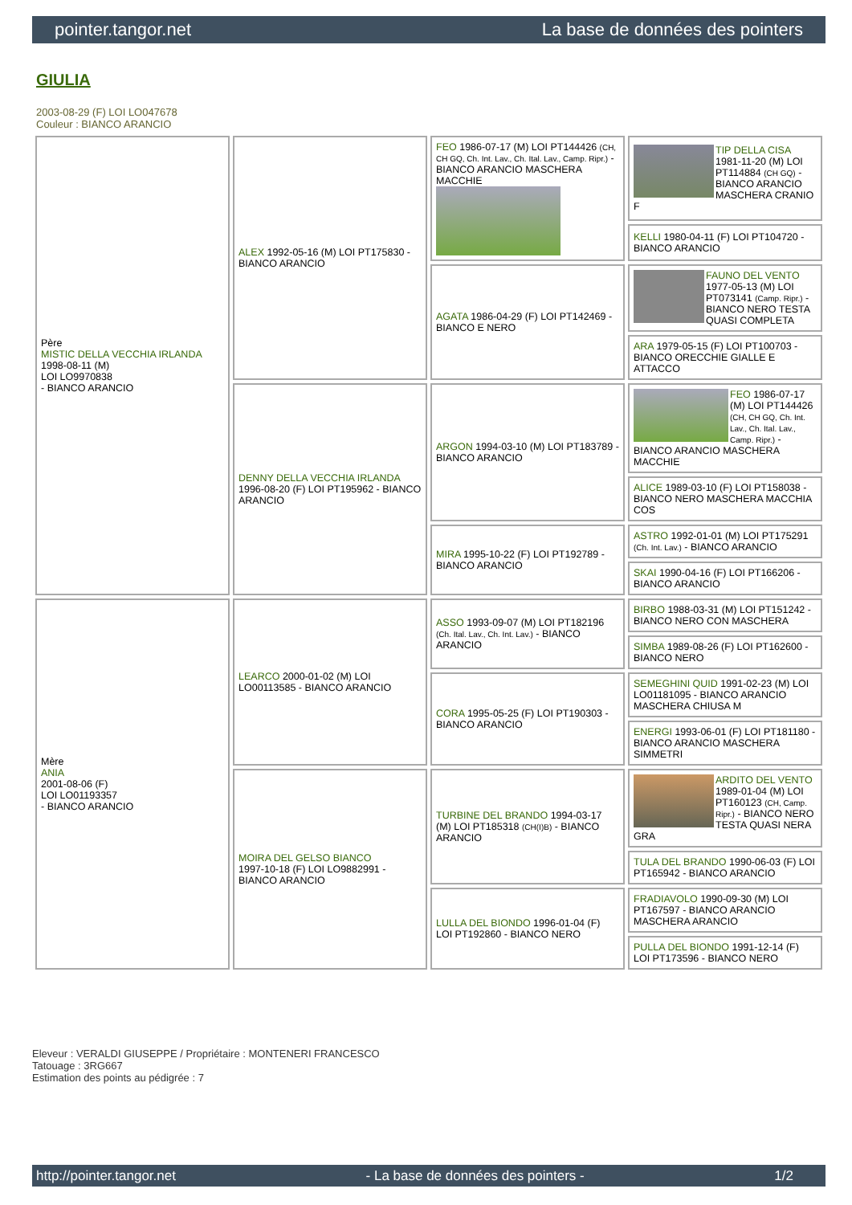pointer.tangor.net La base de données des pointers
GIULIA
2003-08-29 (F) LOI LO047678
Couleur : BIANCO ARANCIO
| Père MISTIC DELLA VECCHIA IRLANDA 1998-08-11 (M) LOI LO9970838 - BIANCO ARANCIO | ALEX 1992-05-16 (M) LOI PT175830 - BIANCO ARANCIO | FEO 1986-07-17 (M) LOI PT144426 (CH, CH GQ, Ch. Int. Lav., Ch. Ital. Lav., Camp. Ripr.) - BIANCO ARANCIO MASCHERA MACCHIE | TIP DELLA CISA 1981-11-20 (M) LOI PT114884 (CH GQ) - BIANCO ARANCIO MASCHERA CRANIO F |
| | | | KELLI 1980-04-11 (F) LOI PT104720 - BIANCO ARANCIO |
| | | AGATA 1986-04-29 (F) LOI PT142469 - BIANCO E NERO | FAUNO DEL VENTO 1977-05-13 (M) LOI PT073141 (Camp. Ripr.) - BIANCO NERO TESTA QUASI COMPLETA |
| | | | ARA 1979-05-15 (F) LOI PT100703 - BIANCO ORECCHIE GIALLE E ATTACCO |
| | DENNY DELLA VECCHIA IRLANDA 1996-08-20 (F) LOI PT195962 - BIANCO ARANCIO | ARGON 1994-03-10 (M) LOI PT183789 - BIANCO ARANCIO | FEO 1986-07-17 (M) LOI PT144426 (CH, CH GQ, Ch. Int. Lav., Ch. Ital. Lav., Camp. Ripr.) - BIANCO ARANCIO MASCHERA MACCHIE |
| | | | ALICE 1989-03-10 (F) LOI PT158038 - BIANCO NERO MASCHERA MACCHIA COS |
| | | MIRA 1995-10-22 (F) LOI PT192789 - BIANCO ARANCIO | ASTRO 1992-01-01 (M) LOI PT175291 (Ch. Int. Lav.) - BIANCO ARANCIO |
| | | | SKAI 1990-04-16 (F) LOI PT166206 - BIANCO ARANCIO |
| Mère ANIA 2001-08-06 (F) LOI LO01193357 - BIANCO ARANCIO | LEARCO 2000-01-02 (M) LOI LO00113585 - BIANCO ARANCIO | ASSO 1993-09-07 (M) LOI PT182196 (Ch. Ital. Lav., Ch. Int. Lav.) - BIANCO ARANCIO | BIRBO 1988-03-31 (M) LOI PT151242 - BIANCO NERO CON MASCHERA |
| | | | SIMBA 1989-08-26 (F) LOI PT162600 - BIANCO NERO |
| | | CORA 1995-05-25 (F) LOI PT190303 - BIANCO ARANCIO | SEMEGHINI QUID 1991-02-23 (M) LOI LO01181095 - BIANCO ARANCIO MASCHERA CHIUSA M |
| | | | ENERGI 1993-06-01 (F) LOI PT181180 - BIANCO ARANCIO MASCHERA SIMMETRI |
| | MOIRA DEL GELSO BIANCO 1997-10-18 (F) LOI LO9882991 - BIANCO ARANCIO | TURBINE DEL BRANDO 1994-03-17 (M) LOI PT185318 (CH(I)B) - BIANCO ARANCIO | ARDITO DEL VENTO 1989-01-04 (M) LOI PT160123 (CH, Camp. Ripr.) - BIANCO NERO TESTA QUASI NERA GRA |
| | | | TULA DEL BRANDO 1990-06-03 (F) LOI PT165942 - BIANCO ARANCIO |
| | | LULLA DEL BIONDO 1996-01-04 (F) LOI PT192860 - BIANCO NERO | FRADIAVOLO 1990-09-30 (M) LOI PT167597 - BIANCO ARANCIO MASCHERA ARANCIO |
| | | | PULLA DEL BIONDO 1991-12-14 (F) LOI PT173596 - BIANCO NERO |
Eleveur : VERALDI GIUSEPPE / Propriétaire : MONTENERI FRANCESCO
Tatouage : 3RG667
Estimation des points au pédigrée : 7
http://pointer.tangor.net - La base de données des pointers - 1/2